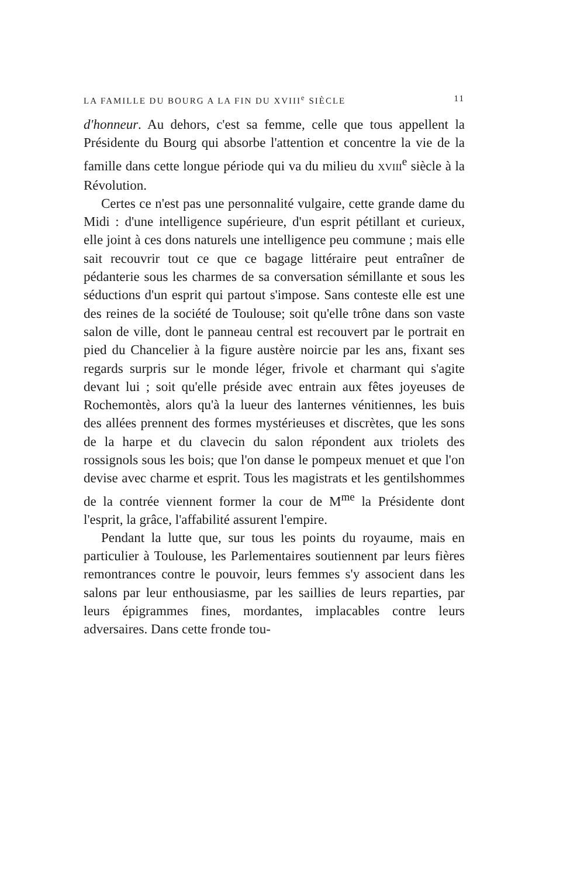LA FAMILLE DU BOURG A LA FIN DU XVIII<sup>e</sup> SIÈCLE 11
d'honneur. Au dehors, c'est sa femme, celle que tous appellent la Présidente du Bourg qui absorbe l'attention et concentre la vie de la famille dans cette longue période qui va du milieu du XVIII<sup>e</sup> siècle à la Révolution.
Certes ce n'est pas une personnalité vulgaire, cette grande dame du Midi : d'une intelligence supérieure, d'un esprit pétillant et curieux, elle joint à ces dons naturels une intelligence peu commune ; mais elle sait recouvrir tout ce que ce bagage littéraire peut entraîner de pédanterie sous les charmes de sa conversation sémillante et sous les séductions d'un esprit qui partout s'impose. Sans conteste elle est une des reines de la société de Toulouse; soit qu'elle trône dans son vaste salon de ville, dont le panneau central est recouvert par le portrait en pied du Chancelier à la figure austère noircie par les ans, fixant ses regards surpris sur le monde léger, frivole et charmant qui s'agite devant lui ; soit qu'elle préside avec entrain aux fêtes joyeuses de Rochemontès, alors qu'à la lueur des lanternes vénitiennes, les buis des allées prennent des formes mystérieuses et discrètes, que les sons de la harpe et du clavecin du salon répondent aux triolets des rossignols sous les bois; que l'on danse le pompeux menuet et que l'on devise avec charme et esprit. Tous les magistrats et les gentilshommes de la contrée viennent former la cour de M<sup>me</sup> la Présidente dont l'esprit, la grâce, l'affabilité assurent l'empire.
Pendant la lutte que, sur tous les points du royaume, mais en particulier à Toulouse, les Parlementaires soutiennent par leurs fières remontrances contre le pouvoir, leurs femmes s'y associent dans les salons par leur enthousiasme, par les saillies de leurs reparties, par leurs épigrammes fines, mordantes, implacables contre leurs adversaires. Dans cette fronde tou-